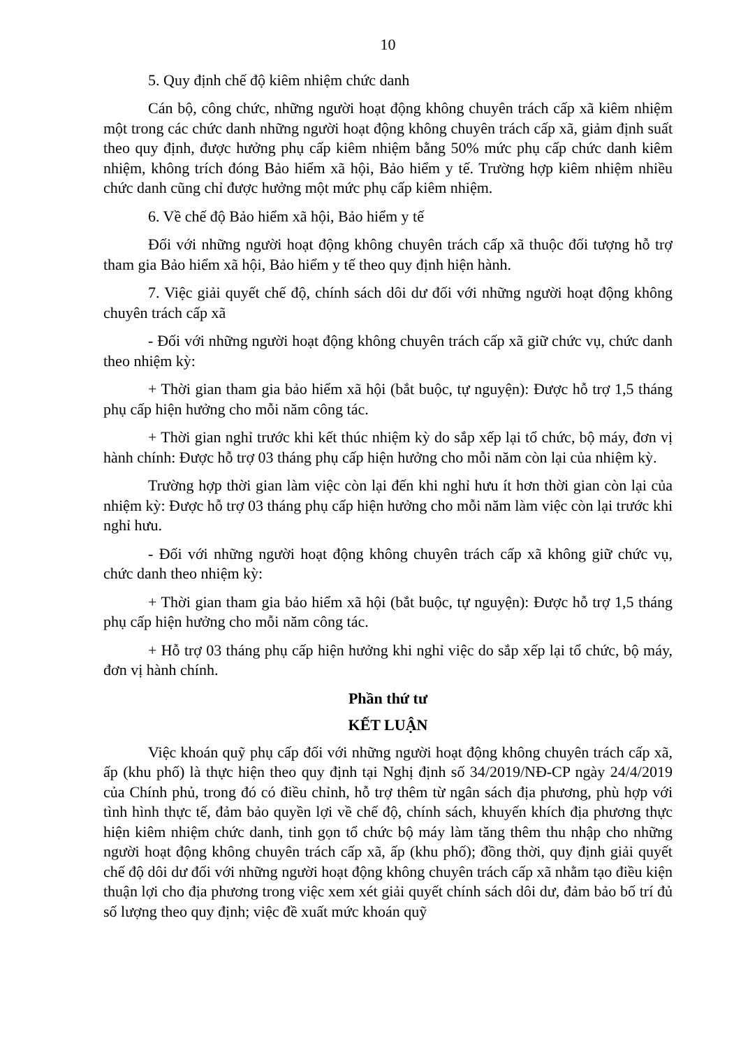10
5. Quy định chế độ kiêm nhiệm chức danh
Cán bộ, công chức, những người hoạt động không chuyên trách cấp xã kiêm nhiệm một trong các chức danh những người hoạt động không chuyên trách cấp xã, giảm định suất theo quy định, được hưởng phụ cấp kiêm nhiệm bằng 50% mức phụ cấp chức danh kiêm nhiệm, không trích đóng Bảo hiểm xã hội, Bảo hiểm y tế. Trường hợp kiêm nhiệm nhiều chức danh cũng chỉ được hưởng một mức phụ cấp kiêm nhiệm.
6. Về chế độ Bảo hiểm xã hội, Bảo hiểm y tế
Đối với những người hoạt động không chuyên trách cấp xã thuộc đối tượng hỗ trợ tham gia Bảo hiểm xã hội, Bảo hiểm y tế theo quy định hiện hành.
7. Việc giải quyết chế độ, chính sách dôi dư đối với những người hoạt động không chuyên trách cấp xã
- Đối với những người hoạt động không chuyên trách cấp xã giữ chức vụ, chức danh theo nhiệm kỳ:
+ Thời gian tham gia bảo hiểm xã hội (bắt buộc, tự nguyện): Được hỗ trợ 1,5 tháng phụ cấp hiện hưởng cho mỗi năm công tác.
+ Thời gian nghỉ trước khi kết thúc nhiệm kỳ do sắp xếp lại tổ chức, bộ máy, đơn vị hành chính: Được hỗ trợ 03 tháng phụ cấp hiện hưởng cho mỗi năm còn lại của nhiệm kỳ.
Trường hợp thời gian làm việc còn lại đến khi nghỉ hưu ít hơn thời gian còn lại của nhiệm kỳ: Được hỗ trợ 03 tháng phụ cấp hiện hưởng cho mỗi năm làm việc còn lại trước khi nghỉ hưu.
- Đối với những người hoạt động không chuyên trách cấp xã không giữ chức vụ, chức danh theo nhiệm kỳ:
+ Thời gian tham gia bảo hiểm xã hội (bắt buộc, tự nguyện): Được hỗ trợ 1,5 tháng phụ cấp hiện hưởng cho mỗi năm công tác.
+ Hỗ trợ 03 tháng phụ cấp hiện hưởng khi nghỉ việc do sắp xếp lại tổ chức, bộ máy, đơn vị hành chính.
Phần thứ tư
KẾT LUẬN
Việc khoán quỹ phụ cấp đối với những người hoạt động không chuyên trách cấp xã, ấp (khu phố) là thực hiện theo quy định tại Nghị định số 34/2019/NĐ-CP ngày 24/4/2019 của Chính phủ, trong đó có điều chỉnh, hỗ trợ thêm từ ngân sách địa phương, phù hợp với tình hình thực tế, đảm bảo quyền lợi về chế độ, chính sách, khuyến khích địa phương thực hiện kiêm nhiệm chức danh, tinh gọn tổ chức bộ máy làm tăng thêm thu nhập cho những người hoạt động không chuyên trách cấp xã, ấp (khu phố); đồng thời, quy định giải quyết chế độ dôi dư đối với những người hoạt động không chuyên trách cấp xã nhằm tạo điều kiện thuận lợi cho địa phương trong việc xem xét giải quyết chính sách dôi dư, đảm bảo bố trí đủ số lượng theo quy định; việc đề xuất mức khoán quỹ